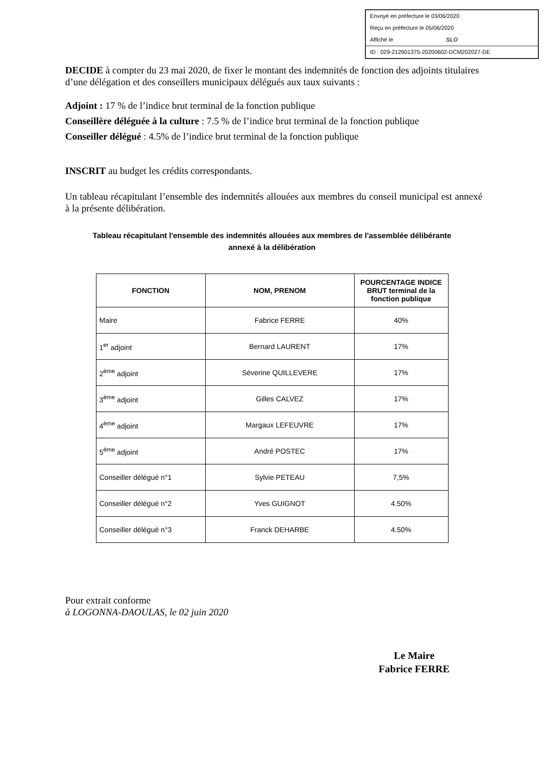Envoyé en préfecture le 03/06/2020
Reçu en préfecture le 05/06/2020
Affiché le SLO
ID : 029-212901375-20200602-DCM202027-DE
DECIDE à compter du 23 mai 2020, de fixer le montant des indemnités de fonction des adjoints titulaires d’une délégation et des conseillers municipaux délégués aux taux suivants :
Adjoint : 17 % de l’indice brut terminal de la fonction publique
Conseillère déléguée à la culture : 7.5 % de l’indice brut terminal de la fonction publique
Conseiller délégué : 4.5% de l’indice brut terminal de la fonction publique
INSCRIT au budget les crédits correspondants.
Un tableau récapitulant l’ensemble des indemnités allouées aux membres du conseil municipal est annexé à la présente délibération.
Tableau récapitulant l'ensemble des indemnités allouées aux membres de l'assemblée délibérante
annexé à la délibération
| FONCTION | NOM, PRENOM | POURCENTAGE INDICE BRUT terminal de la fonction publique |
| --- | --- | --- |
| Maire | Fabrice FERRE | 40% |
| 1<sup>er</sup> adjoint | Bernard LAURENT | 17% |
| 2<sup>ème</sup> adjoint | Séverine QUILLEVERE | 17% |
| 3<sup>ème</sup> adjoint | Gilles CALVEZ | 17% |
| 4<sup>ème</sup> adjoint | Margaux LEFEUVRE | 17% |
| 5<sup>ème</sup> adjoint | André POSTEC | 17% |
| Conseiller délégué n°1 | Sylvie PETEAU | 7,5% |
| Conseiller délégué n°2 | Yves GUIGNOT | 4.50% |
| Conseiller délégué n°3 | Franck DEHARBE | 4.50% |
Pour extrait conforme
à LOGONNA-DAOULAS, le 02 juin 2020
Le Maire
Fabrice FERRE